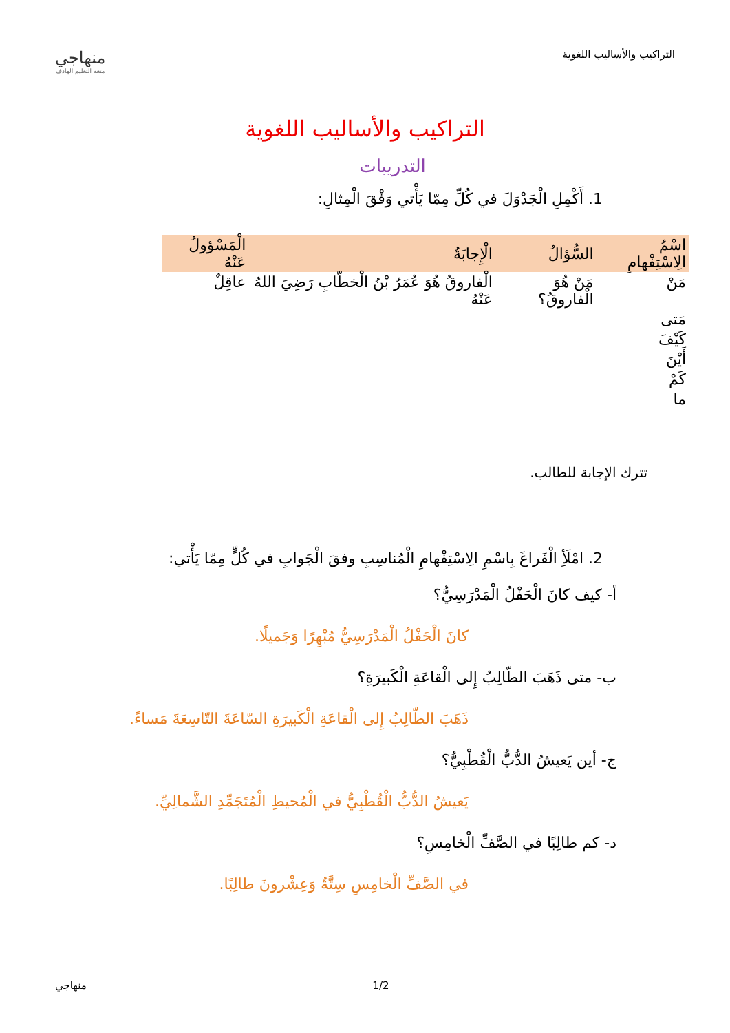التراكيب والأساليب اللغوية
منهاجي
متعة التعليم الهادف
التراكيب والأساليب اللغوية
التدريبات
1. أَكْمِلِ الْجَدْوَلَ في كُلِّ مِمّا يَأْتي وَفْقَ الْمِثالِ:
| اسْمُ الِاسْتِفْهامِ | السُّؤالُ | الْإِجابَةُ | الْمَسْؤولُ عَنْهُ |
| --- | --- | --- | --- |
| مَنْ | مَنْ هُوَ الْفاروقُ؟ | الْفاروقُ هُوَ عُمَرُ بْنُ الْخطّابِ رَضِيَ اللهُ عَنْهُ | عاقِلٌ |
| مَتى | | | |
| كَيْفَ | | | |
| أَيْنَ | | | |
| كَمْ | | | |
| ما | | | |
تترك الإجابة للطالب.
2. امْلَأِ الْفَراغَ بِاسْمِ الِاسْتِفْهامِ الْمُناسِبِ وفقَ الْجَوابِ في كُلٍّ مِمّا يَأْتي:
أ- كيف كانَ الْحَفْلُ الْمَدْرَسِيُّ؟
كانَ الْحَفْلُ الْمَدْرَسِيُّ مُبْهِرًا وَجَميلًا.
ب- متى ذَهَبَ الطّالِبُ إِلى الْقاعَةِ الْكَبيرَةِ؟
ذَهَبَ الطّالِبُ إِلى الْقاعَةِ الْكَبيرَةِ السّاعَةَ التّاسِعَةَ مَساءً.
ج- أين يَعيشُ الدُّبُّ الْقُطْبِيُّ؟
يَعيشُ الدُّبُّ الْقُطْبِيُّ في الْمُحيطِ الْمُتَجَمِّدِ الشَّمالِيِّ.
د- كم طالِبًا في الصَّفِّ الْخامِسِ؟
في الصَّفِّ الْخامِسِ سِتَّةٌ وَعِشْرونَ طالِبًا.
منهاجي 1/2